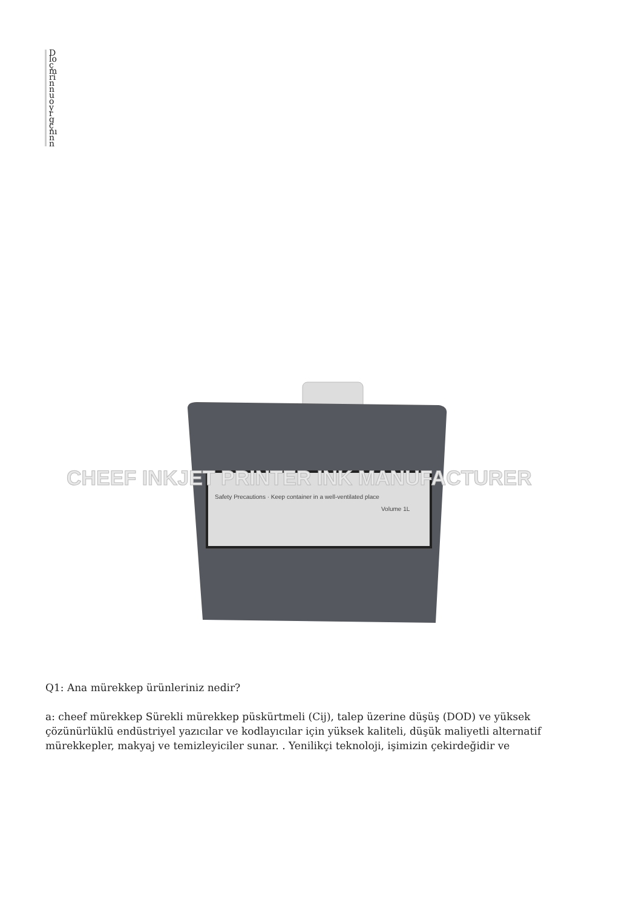Dlo çmrinnuoyrgçnınn
CHEEF INKJET PRINTER INK MANUFACTURER
Safety Precautions · Keep container in a well-ventilated place
Volume 1L
Q1: Ana mürekkep ürünleriniz nedir?
a: cheef mürekkep Sürekli mürekkep püskürtmeli (Cij), talep üzerine düşüş (DOD) ve yüksek çözünürlüklü endüstriyel yazıcılar ve kodlayıcılar için yüksek kaliteli, düşük maliyetli alternatif mürekkepler, makyaj ve temizleyiciler sunar. . Yenilikçi teknoloji, işimizin çekirdeğidir ve